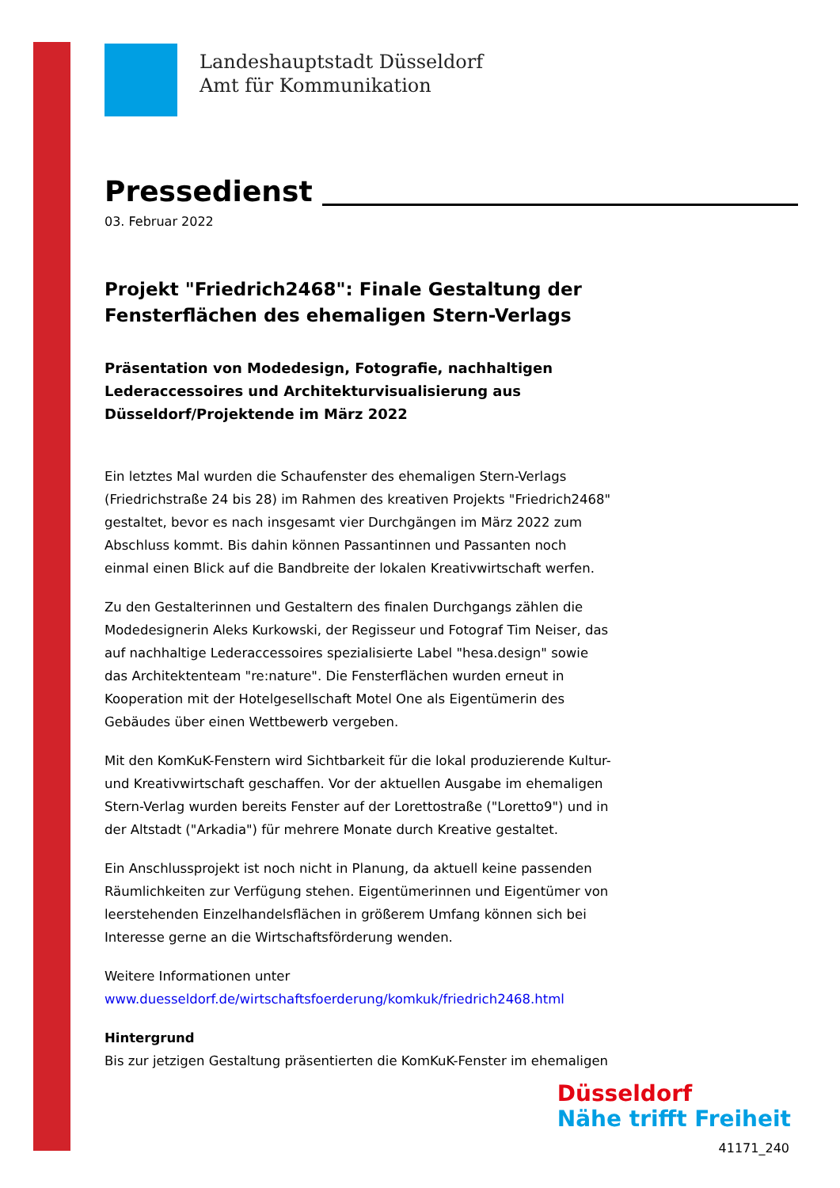Landeshauptstadt Düsseldorf
Amt für Kommunikation
Pressedienst
03. Februar 2022
Projekt "Friedrich2468": Finale Gestaltung der Fensterflächen des ehemaligen Stern-Verlags
Präsentation von Modedesign, Fotografie, nachhaltigen Lederaccessoires und Architekturvisualisierung aus Düsseldorf/Projektende im März 2022
Ein letztes Mal wurden die Schaufenster des ehemaligen Stern-Verlags (Friedrichstraße 24 bis 28) im Rahmen des kreativen Projekts "Friedrich2468" gestaltet, bevor es nach insgesamt vier Durchgängen im März 2022 zum Abschluss kommt. Bis dahin können Passantinnen und Passanten noch einmal einen Blick auf die Bandbreite der lokalen Kreativwirtschaft werfen.
Zu den Gestalterinnen und Gestaltern des finalen Durchgangs zählen die Modedesignerin Aleks Kurkowski, der Regisseur und Fotograf Tim Neiser, das auf nachhaltige Lederaccessoires spezialisierte Label "hesa.design" sowie das Architektenteam "re:nature". Die Fensterflächen wurden erneut in Kooperation mit der Hotelgesellschaft Motel One als Eigentümerin des Gebäudes über einen Wettbewerb vergeben.
Mit den KomKuK-Fenstern wird Sichtbarkeit für die lokal produzierende Kultur- und Kreativwirtschaft geschaffen. Vor der aktuellen Ausgabe im ehemaligen Stern-Verlag wurden bereits Fenster auf der Lorettostraße ("Loretto9") und in der Altstadt ("Arkadia") für mehrere Monate durch Kreative gestaltet.
Ein Anschlussprojekt ist noch nicht in Planung, da aktuell keine passenden Räumlichkeiten zur Verfügung stehen. Eigentümerinnen und Eigentümer von leerstehenden Einzelhandelsflächen in größerem Umfang können sich bei Interesse gerne an die Wirtschaftsförderung wenden.
Weitere Informationen unter
www.duesseldorf.de/wirtschaftsfoerderung/komkuk/friedrich2468.html
Hintergrund
Bis zur jetzigen Gestaltung präsentierten die KomKuK-Fenster im ehemaligen
Düsseldorf
Nähe trifft Freiheit
41171_240